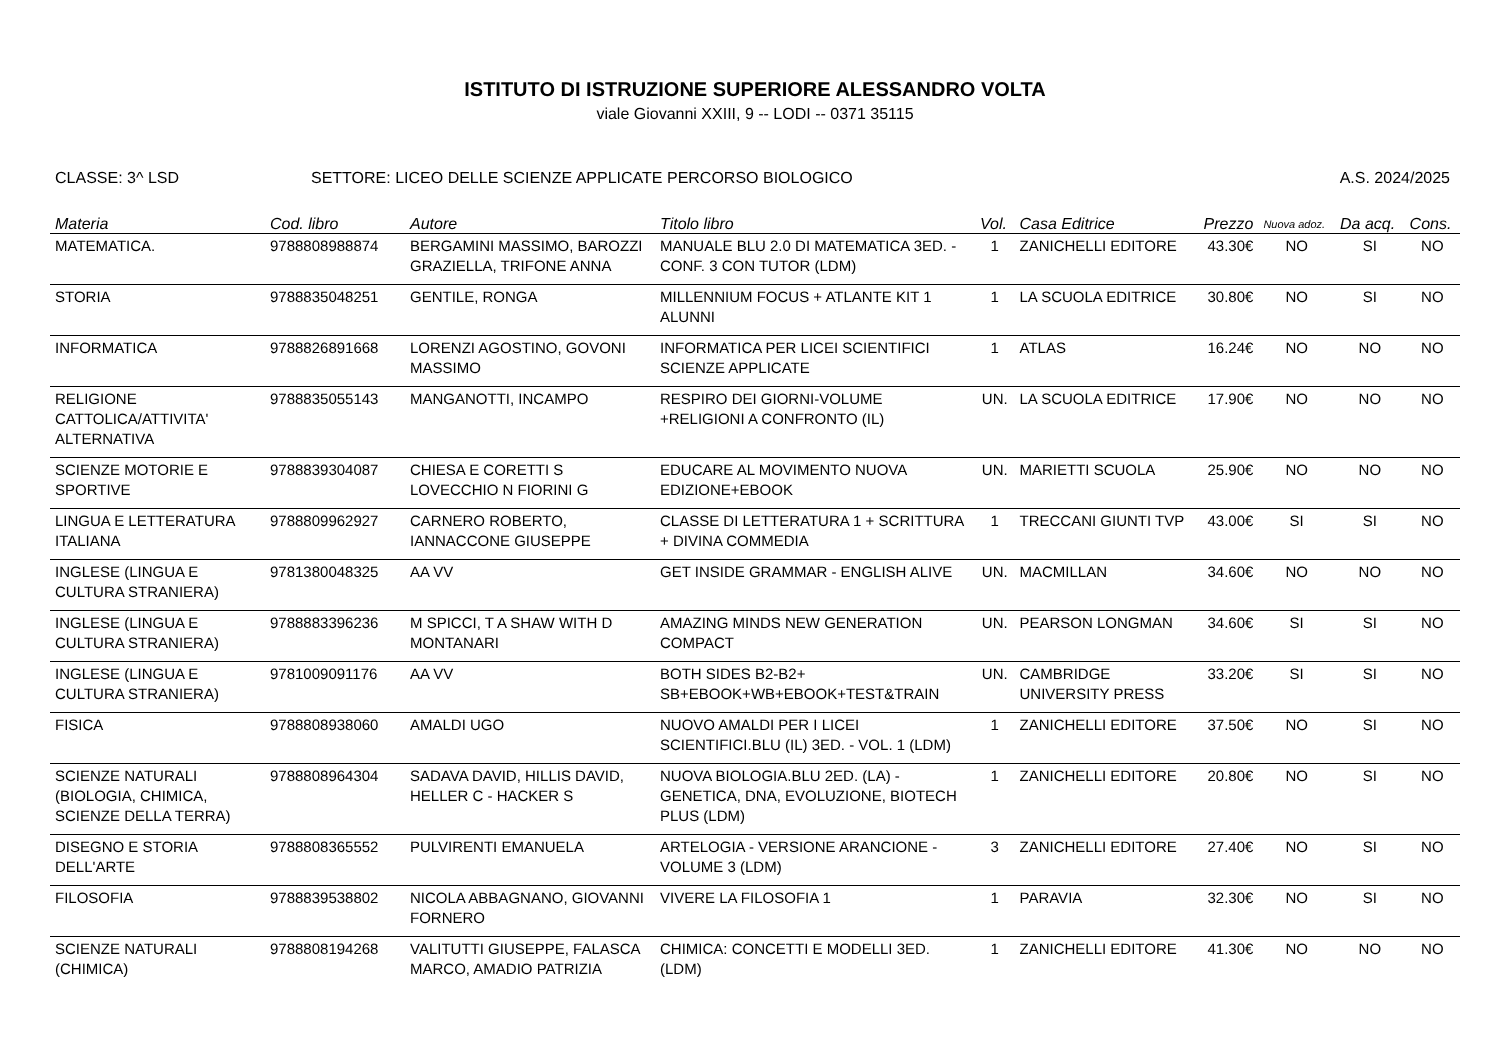ISTITUTO DI ISTRUZIONE SUPERIORE ALESSANDRO VOLTA
viale Giovanni XXIII, 9 -- LODI -- 0371 35115
CLASSE: 3^ LSD SETTORE: LICEO DELLE SCIENZE APPLICATE PERCORSO BIOLOGICO
A.S. 2024/2025
| Materia | Cod. libro | Autore | Titolo libro | Vol. | Casa Editrice | Prezzo | Nuova adoz. | Da acq. | Cons. |
| --- | --- | --- | --- | --- | --- | --- | --- | --- | --- |
| MATEMATICA. | 9788808988874 | BERGAMINI MASSIMO, BAROZZI GRAZIELLA, TRIFONE ANNA | MANUALE BLU 2.0 DI MATEMATICA 3ED. - CONF. 3 CON TUTOR (LDM) | 1 | ZANICHELLI EDITORE | 43.30€ | NO | SI | NO |
| STORIA | 9788835048251 | GENTILE, RONGA | MILLENNIUM FOCUS + ATLANTE KIT 1 ALUNNI | 1 | LA SCUOLA EDITRICE | 30.80€ | NO | SI | NO |
| INFORMATICA | 9788826891668 | LORENZI AGOSTINO, GOVONI MASSIMO | INFORMATICA PER LICEI SCIENTIFICI SCIENZE APPLICATE | 1 | ATLAS | 16.24€ | NO | NO | NO |
| RELIGIONE CATTOLICA/ATTIVITA' ALTERNATIVA | 9788835055143 | MANGANOTTI, INCAMPO | RESPIRO DEI GIORNI-VOLUME +RELIGIONI A CONFRONTO (IL) | UN. | LA SCUOLA EDITRICE | 17.90€ | NO | NO | NO |
| SCIENZE MOTORIE E SPORTIVE | 9788839304087 | CHIESA E CORETTI S LOVECCHIO N FIORINI G | EDUCARE AL MOVIMENTO NUOVA EDIZIONE+EBOOK | UN. | MARIETTI SCUOLA | 25.90€ | NO | NO | NO |
| LINGUA E LETTERATURA ITALIANA | 9788809962927 | CARNERO ROBERTO, IANNACCONE GIUSEPPE | CLASSE DI LETTERATURA 1 + SCRITTURA + DIVINA COMMEDIA | 1 | TRECCANI GIUNTI TVP | 43.00€ | SI | SI | NO |
| INGLESE (LINGUA E CULTURA STRANIERA) | 9781380048325 | AA VV | GET INSIDE GRAMMAR - ENGLISH ALIVE | UN. | MACMILLAN | 34.60€ | NO | NO | NO |
| INGLESE (LINGUA E CULTURA STRANIERA) | 9788883396236 | M SPICCI, T A SHAW WITH D MONTANARI | AMAZING MINDS NEW GENERATION COMPACT | UN. | PEARSON LONGMAN | 34.60€ | SI | SI | NO |
| INGLESE (LINGUA E CULTURA STRANIERA) | 9781009091176 | AA VV | BOTH SIDES B2-B2+ SB+EBOOK+WB+EBOOK+TEST&TRAIN | UN. | CAMBRIDGE UNIVERSITY PRESS | 33.20€ | SI | SI | NO |
| FISICA | 9788808938060 | AMALDI UGO | NUOVO AMALDI PER I LICEI SCIENTIFICI.BLU (IL) 3ED. - VOL. 1 (LDM) | 1 | ZANICHELLI EDITORE | 37.50€ | NO | SI | NO |
| SCIENZE NATURALI (BIOLOGIA, CHIMICA, SCIENZE DELLA TERRA) | 9788808964304 | SADAVA DAVID, HILLIS DAVID, HELLER C - HACKER S | NUOVA BIOLOGIA.BLU 2ED. (LA) - GENETICA, DNA, EVOLUZIONE, BIOTECH PLUS (LDM) | 1 | ZANICHELLI EDITORE | 20.80€ | NO | SI | NO |
| DISEGNO E STORIA DELL'ARTE | 9788808365552 | PULVIRENTI EMANUELA | ARTELOGIA - VERSIONE ARANCIONE - VOLUME 3 (LDM) | 3 | ZANICHELLI EDITORE | 27.40€ | NO | SI | NO |
| FILOSOFIA | 9788839538802 | NICOLA ABBAGNANO, GIOVANNI FORNERO | VIVERE LA FILOSOFIA 1 | 1 | PARAVIA | 32.30€ | NO | SI | NO |
| SCIENZE NATURALI (CHIMICA) | 9788808194268 | VALITUTTI GIUSEPPE, FALASCA MARCO, AMADIO PATRIZIA | CHIMICA: CONCETTI E MODELLI 3ED. (LDM) | 1 | ZANICHELLI EDITORE | 41.30€ | NO | NO | NO |